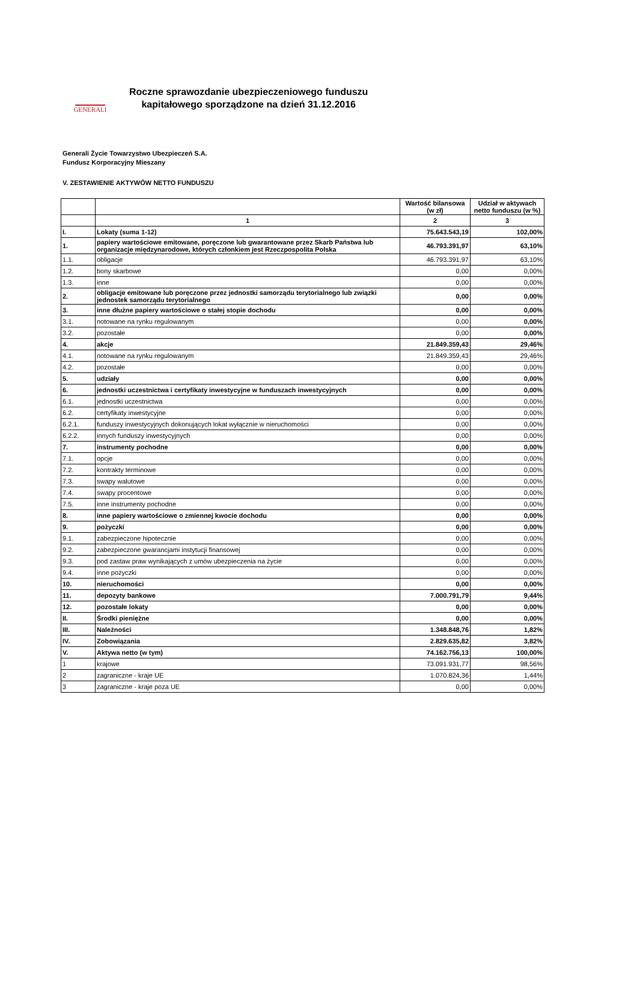GENERALI
Roczne sprawozdanie ubezpieczeniowego funduszu
kapitałowego sporządzone na dzień 31.12.2016
Generali Życie Towarzystwo Ubezpieczeń S.A.
Fundusz Korporacyjny Mieszany
V. ZESTAWIENIE AKTYWÓW NETTO FUNDUSZU
| | | Wartość bilansowa (w zł) | Udział w aktywach netto funduszu (w %) |
| --- | --- | --- | --- |
| | 1 | 2 | 3 |
| I. | Lokaty (suma 1-12) | 75.643.543,19 | 102,00% |
| 1. | papiery wartościowe emitowane, poręczone lub gwarantowane przez Skarb Państwa lub organizacje międzynarodowe, których członkiem jest Rzeczpospolita Polska | 46.793.391,97 | 63,10% |
| 1.1. | obligacje | 46.793.391,97 | 63,10% |
| 1.2. | bony skarbowe | 0,00 | 0,00% |
| 1.3. | inne | 0,00 | 0,00% |
| 2. | obligacje emitowane lub poręczone przez jednostki samorządu terytorialnego lub związki jednostek samorządu terytorialnego | 0,00 | 0,00% |
| 3. | inne dłużne papiery wartościowe o stałej stopie dochodu | 0,00 | 0,00% |
| 3.1. | notowane na rynku regulowanym | 0,00 | 0,00% |
| 3.2. | pozostałe | 0,00 | 0,00% |
| 4. | akcje | 21.849.359,43 | 29,46% |
| 4.1. | notowane na rynku regulowanym | 21.849.359,43 | 29,46% |
| 4.2. | pozostałe | 0,00 | 0,00% |
| 5. | udziały | 0,00 | 0,00% |
| 6. | jednostki uczestnictwa i certyfikaty inwestycyjne w funduszach inwestycyjnych | 0,00 | 0,00% |
| 6.1. | jednostki uczestnictwa | 0,00 | 0,00% |
| 6.2. | certyfikaty inwestycyjne | 0,00 | 0,00% |
| 6.2.1. | funduszy inwestycyjnych dokonujących lokat wyłącznie w nieruchomości | 0,00 | 0,00% |
| 6.2.2. | innych funduszy inwestycyjnych | 0,00 | 0,00% |
| 7. | instrumenty pochodne | 0,00 | 0,00% |
| 7.1. | opcje | 0,00 | 0,00% |
| 7.2. | kontrakty terminowe | 0,00 | 0,00% |
| 7.3. | swapy walutowe | 0,00 | 0,00% |
| 7.4. | swapy procentowe | 0,00 | 0,00% |
| 7.5. | inne instrumenty pochodne | 0,00 | 0,00% |
| 8. | inne papiery wartościowe o zmiennej kwocie dochodu | 0,00 | 0,00% |
| 9. | pożyczki | 0,00 | 0,00% |
| 9.1. | zabezpieczone hipotecznie | 0,00 | 0,00% |
| 9.2. | zabezpieczone gwarancjami instytucji finansowej | 0,00 | 0,00% |
| 9.3. | pod zastaw praw wynikających z umów ubezpieczenia na życie | 0,00 | 0,00% |
| 9.4. | inne pożyczki | 0,00 | 0,00% |
| 10. | nieruchomości | 0,00 | 0,00% |
| 11. | depozyty bankowe | 7.000.791,79 | 9,44% |
| 12. | pozostałe lokaty | 0,00 | 0,00% |
| II. | Środki pieniężne | 0,00 | 0,00% |
| III. | Należności | 1.348.848,76 | 1,82% |
| IV. | Zobowiązania | 2.829.635,82 | 3,82% |
| V. | Aktywa netto (w tym) | 74.162.756,13 | 100,00% |
| 1 | krajowe | 73.091.931,77 | 98,56% |
| 2 | zagraniczne - kraje UE | 1.070.824,36 | 1,44% |
| 3 | zagraniczne - kraje poza UE | 0,00 | 0,00% |